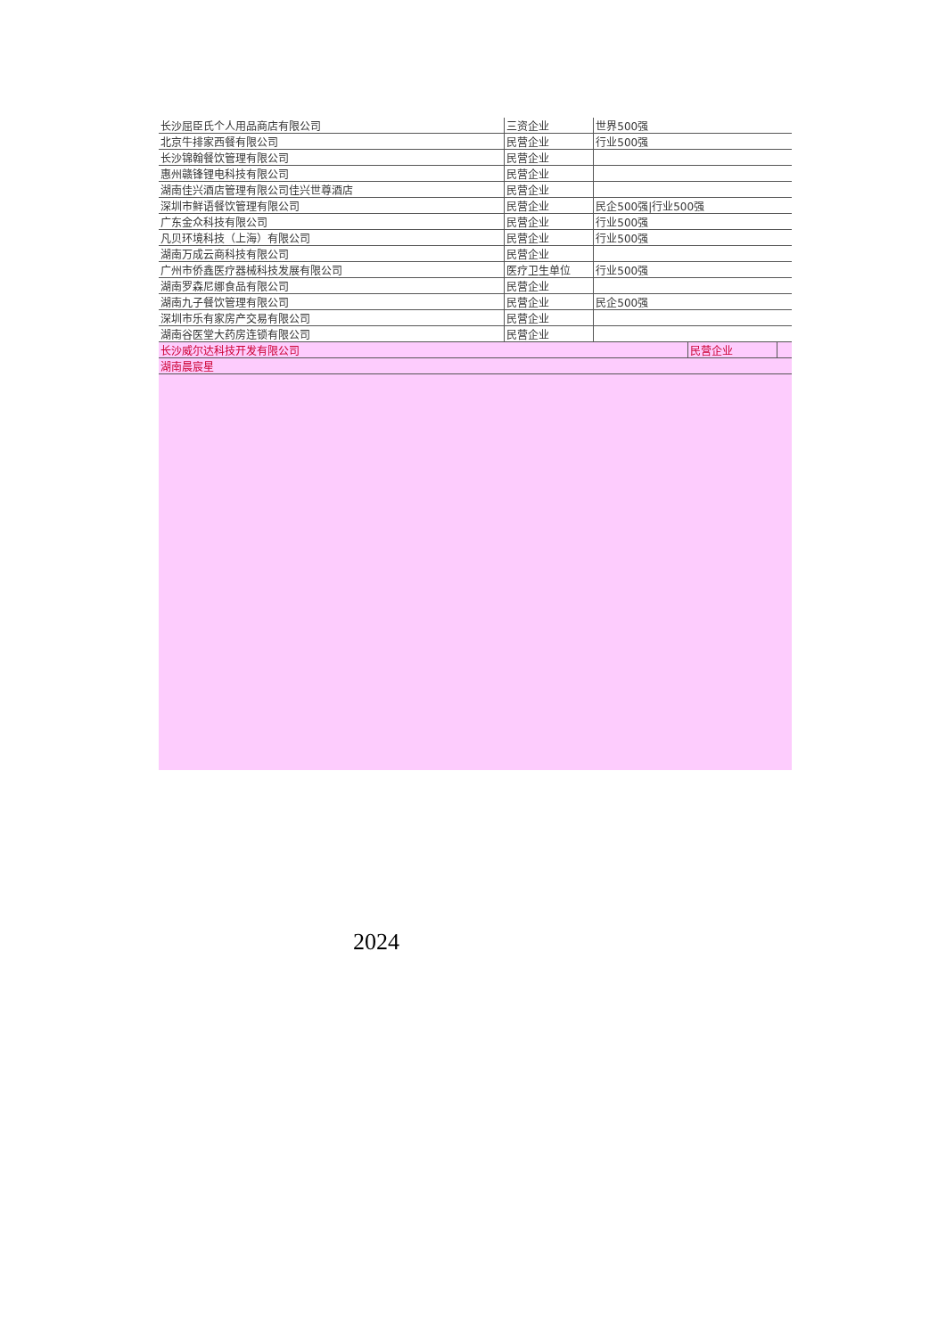| 长沙屈臣氏个人用品商店有限公司 | 三资企业 | 世界500强 |
| 北京牛排家西餐有限公司 | 民营企业 | 行业500强 |
| 长沙锦翰餐饮管理有限公司 | 民营企业 | |
| 惠州赣锋锂电科技有限公司 | 民营企业 | |
| 湖南佳兴酒店管理有限公司佳兴世尊酒店 | 民营企业 | |
| 深圳市鲜语餐饮管理有限公司 | 民营企业 | 民企500强/行业500强 |
| 广东金众科技有限公司 | 民营企业 | 行业500强 |
| 凡贝环境科技（上海）有限公司 | 民营企业 | 行业500强 |
| 湖南万成云商科技有限公司 | 民营企业 | |
| 广州市侨鑫医疗器械科技发展有限公司 | 医疗卫生单位 | 行业500强 |
| 湖南罗森尼娜食品有限公司 | 民营企业 | |
| 湖南九子餐饮管理有限公司 | 民营企业 | 民企500强 |
| 深圳市乐有家房产交易有限公司 | 民营企业 | |
| 湖南谷医堂大药房连锁有限公司 | 民营企业 | |
| 长沙威尔达科技开发有限公司 | 民营企业 | |
| 湖南晨宸星 | | |
2024